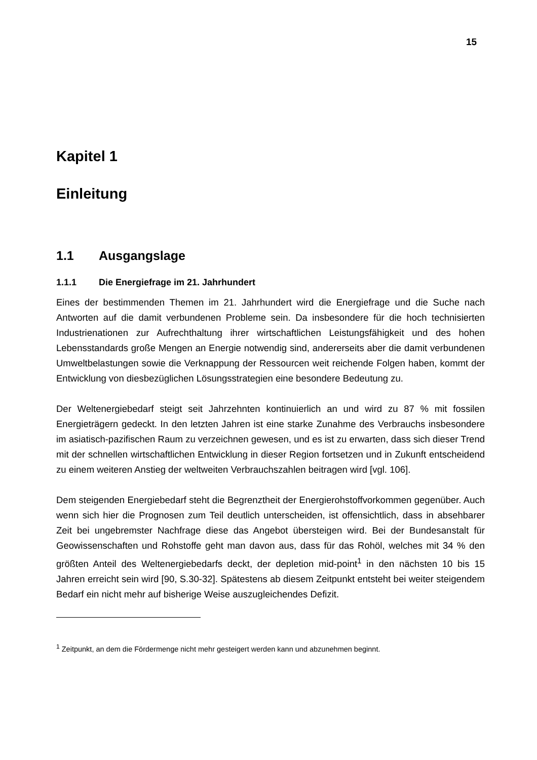15
Kapitel 1
Einleitung
1.1 Ausgangslage
1.1.1 Die Energiefrage im 21. Jahrhundert
Eines der bestimmenden Themen im 21. Jahrhundert wird die Energiefrage und die Suche nach Antworten auf die damit verbundenen Probleme sein. Da insbesondere für die hoch technisierten Industrienationen zur Aufrechthaltung ihrer wirtschaftlichen Leistungsfähigkeit und des hohen Lebensstandards große Mengen an Energie notwendig sind, andererseits aber die damit verbundenen Umweltbelastungen sowie die Verknappung der Ressourcen weit reichende Folgen haben, kommt der Entwicklung von diesbezüglichen Lösungsstrategien eine besondere Bedeutung zu.
Der Weltenergiebedarf steigt seit Jahrzehnten kontinuierlich an und wird zu 87 % mit fossilen Energieträgern gedeckt. In den letzten Jahren ist eine starke Zunahme des Verbrauchs insbesondere im asiatisch-pazifischen Raum zu verzeichnen gewesen, und es ist zu erwarten, dass sich dieser Trend mit der schnellen wirtschaftlichen Entwicklung in dieser Region fortsetzen und in Zukunft entscheidend zu einem weiteren Anstieg der weltweiten Verbrauchszahlen beitragen wird [vgl. 106].
Dem steigenden Energiebedarf steht die Begrenztheit der Energierohstoffvorkommen gegenüber. Auch wenn sich hier die Prognosen zum Teil deutlich unterscheiden, ist offensichtlich, dass in absehbarer Zeit bei ungebremster Nachfrage diese das Angebot übersteigen wird. Bei der Bundesanstalt für Geowissenschaften und Rohstoffe geht man davon aus, dass für das Rohöl, welches mit 34 % den größten Anteil des Weltenergiebedarfs deckt, der depletion mid-point<sup>1</sup> in den nächsten 10 bis 15 Jahren erreicht sein wird [90, S.30-32]. Spätestens ab diesem Zeitpunkt entsteht bei weiter steigendem Bedarf ein nicht mehr auf bisherige Weise auszugleichendes Defizit.
<sup>1</sup> Zeitpunkt, an dem die Fördermenge nicht mehr gesteigert werden kann und abzunehmen beginnt.